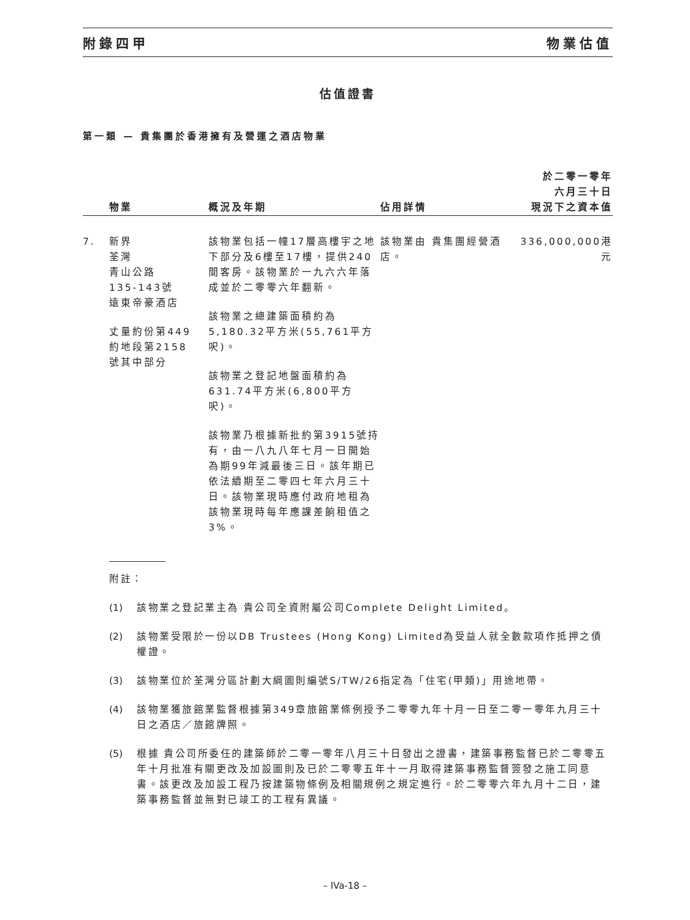附錄四甲 物業估值
估值證書
第一類 — 貴集團於香港擁有及營運之酒店物業
| | 物業 | 概況及年期 | 佔用詳情 | 於二零一零年 六月三十日 現況下之資本值 |
| --- | --- | --- | --- | --- |
| 7. | 新界 荃灣 青山公路 135-143號 遠東帝豪酒店 丈量約份第449 約地段第2158 號其中部分 | 該物業包括一幢17層高樓宇之地下部分及6樓至17樓，提供240間客房。該物業於一九六六年落成並於二零零六年翻新。 該物業之總建築面積約為5,180.32平方米(55,761平方呎)。 該物業之登記地盤面積約為631.74平方米(6,800平方呎)。 該物業乃根據新批約第3915號持有，由一八九八年七月一日開始為期99年減最後三日。該年期已依法續期至二零四七年六月三十日。該物業現時應付政府地租為該物業現時每年應課差餉租值之3%。 | 該物業由 貴集團經營酒店。 | 336,000,000港元 |
附註：
(1) 該物業之登記業主為 貴公司全資附屬公司Complete Delight Limited。
(2) 該物業受限於一份以DB Trustees (Hong Kong) Limited為受益人就全數款項作抵押之債權證。
(3) 該物業位於荃灣分區計劃大綱圖則編號S/TW/26指定為「住宅(甲類)」用途地帶。
(4) 該物業獲旅館業監督根據第349章旅館業條例授予二零零九年十月一日至二零一零年九月三十日之酒店／旅館牌照。
(5) 根據 貴公司所委任的建築師於二零一零年八月三十日發出之證書，建築事務監督已於二零零五年十月批准有關更改及加設圖則及已於二零零五年十一月取得建築事務監督簽發之施工同意書。該更改及加設工程乃按建築物條例及相關規例之規定進行。於二零零六年九月十二日，建築事務監督並無對已竣工的工程有異議。
– IVa-18 –